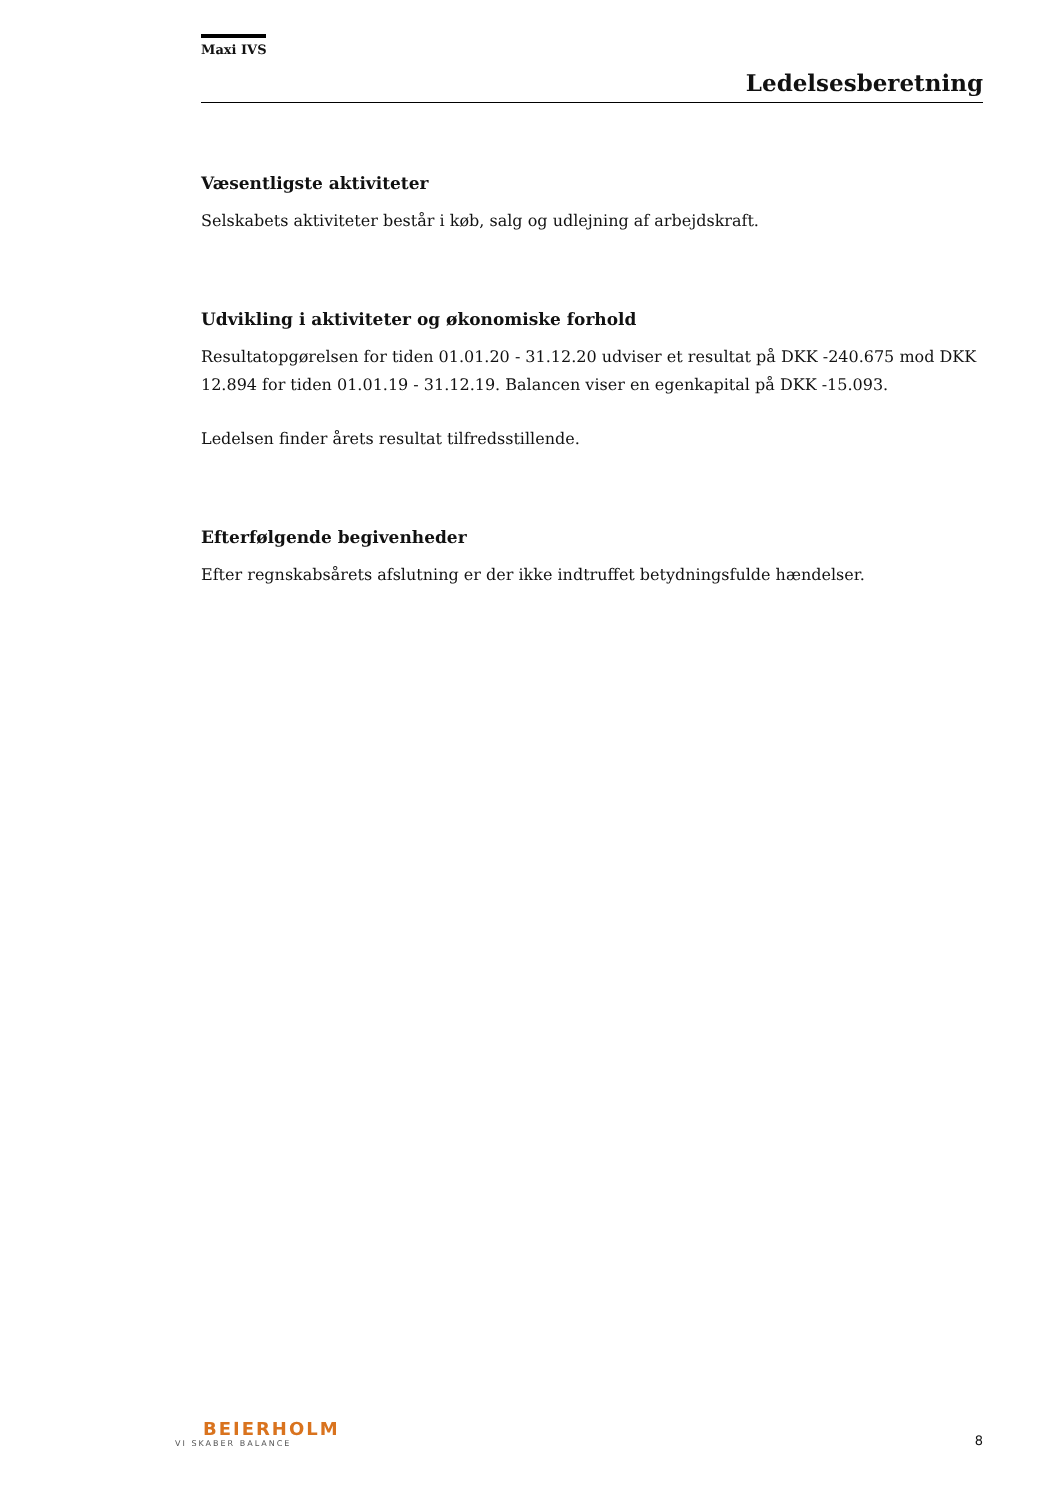Maxi IVS
Ledelsesberetning
Væsentligste aktiviteter
Selskabets aktiviteter består i køb, salg og udlejning af arbejdskraft.
Udvikling i aktiviteter og økonomiske forhold
Resultatopgørelsen for tiden 01.01.20 - 31.12.20 udviser et resultat på DKK -240.675 mod DKK 12.894 for tiden 01.01.19 - 31.12.19. Balancen viser en egenkapital på DKK -15.093.
Ledelsen finder årets resultat tilfredsstillende.
Efterfølgende begivenheder
Efter regnskabsårets afslutning er der ikke indtruffet betydningsfulde hændelser.
BEIERHOLM
VI SKABER BALANCE
8